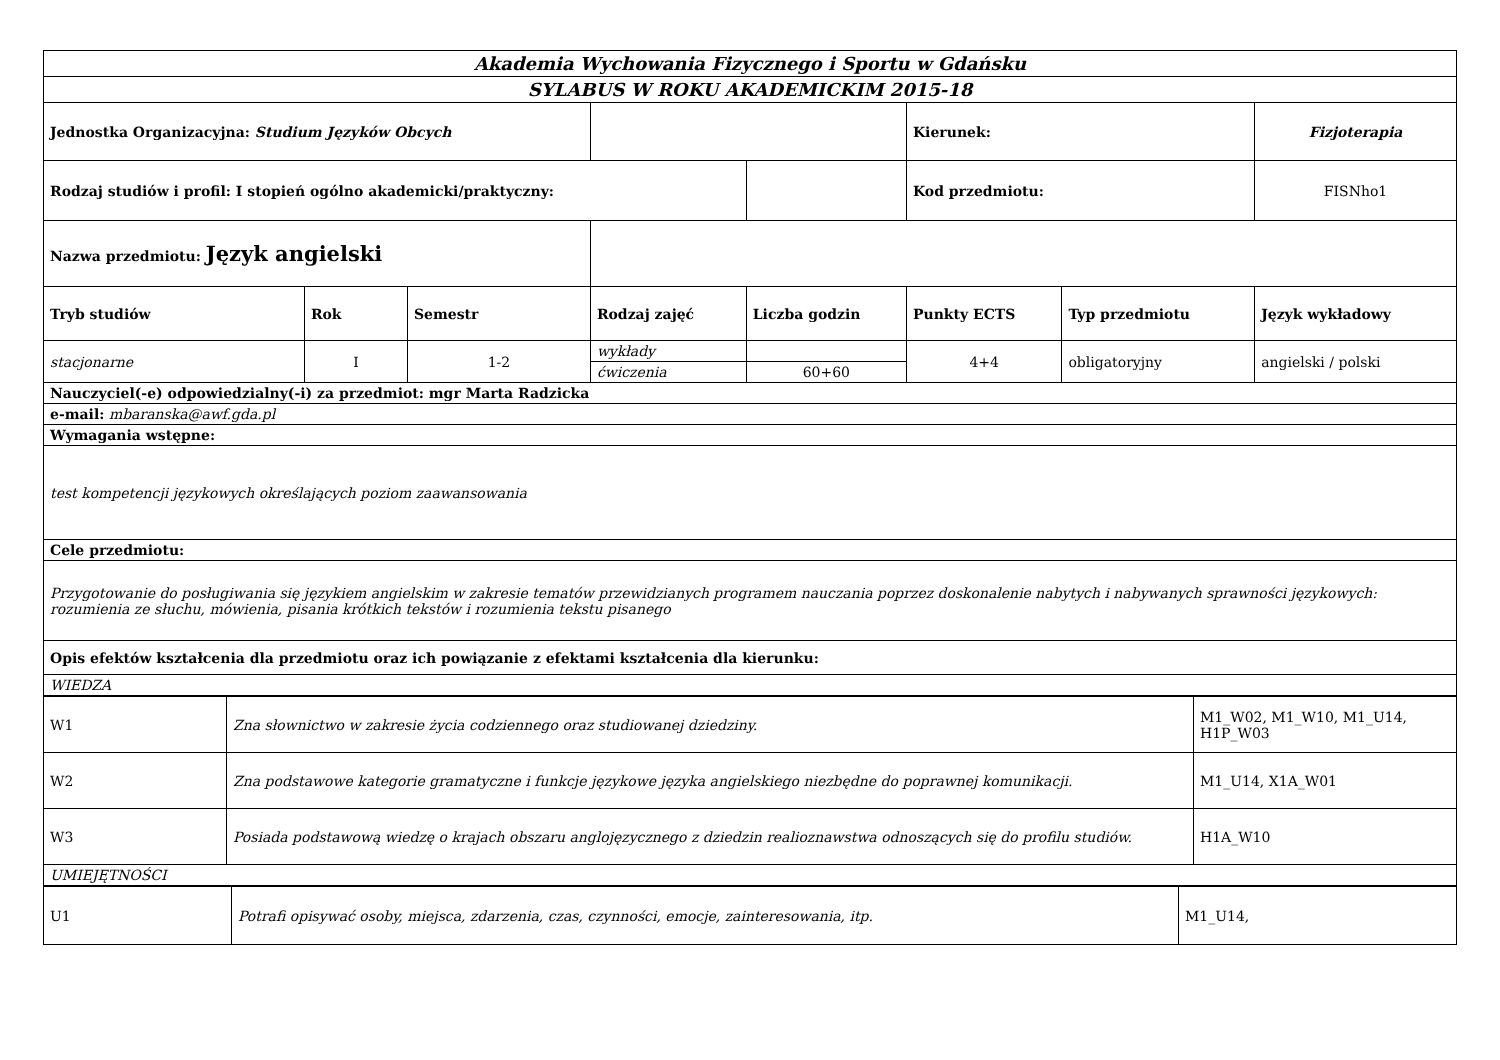| Akademia Wychowania Fizycznego i Sportu w Gdańsku | | | | | | | |
| SYLABUS W ROKU AKADEMICKIM 2015-18 | | | | | | | |
| Jednostka Organizacyjna: Studium Języków Obcych | | | | | Kierunek: | | Fizjoterapia |
| Rodzaj studiów i profil: I stopień ogólno akademicki/praktyczny: | | | | | Kod przedmiotu: | | FISNho1 |
| Nazwa przedmiotu: Język angielski | | | | | | | |
| Tryb studiów | Rok | Semestr | Rodzaj zajęć | Liczba godzin | Punkty ECTS | Typ przedmiotu | Język wykładowy |
| stacjonarne | I | 1-2 | wykłady | | 4+4 | obligatoryjny | angielski / polski |
| | | | ćwiczenia | 60+60 | | | |
| Nauczyciel(-e) odpowiedzialny(-i) za przedmiot: mgr Marta Radzicka | | | | | | | |
| e-mail: mbaranska@awf.gda.pl | | | | | | | |
| Wymagania wstępne: | | | | | | | |
| test kompetencji językowych określających poziom zaawansowania | | | | | | | |
| Cele przedmiotu: | | | | | | | |
| Przygotowanie do posługiwania się językiem angielskim w zakresie tematów przewidzianych programem nauczania poprzez doskonalenie nabytych i nabywanych sprawności językowych: rozumienia ze słuchu, mówienia, pisania krótkich tekstów i rozumienia tekstu pisanego | | | | | | | |
| Opis efektów kształcenia dla przedmiotu oraz ich powiązanie z efektami kształcenia dla kierunku: | | | | | | | |
| WIEDZA | | | | | | | |
| W1 | Zna słownictwo w zakresie życia codziennego oraz studiowanej dziedziny. | M1_W02, M1_W10, M1_U14, H1P_W03 |
| W2 | Zna podstawowe kategorie gramatyczne i funkcje językowe języka angielskiego niezbędne do poprawnej komunikacji. | M1_U14, X1A_W01 |
| W3 | Posiada podstawową wiedzę o krajach obszaru anglojęzycznego z dziedzin realioznawstwa odnoszących się do profilu studiów. | H1A_W10 |
| UMIEJĘTNOŚCI | | |
| U1 | Potrafi opisywać osoby, miejsca, zdarzenia, czas, czynności, emocje, zainteresowania, itp. | M1_U14, |